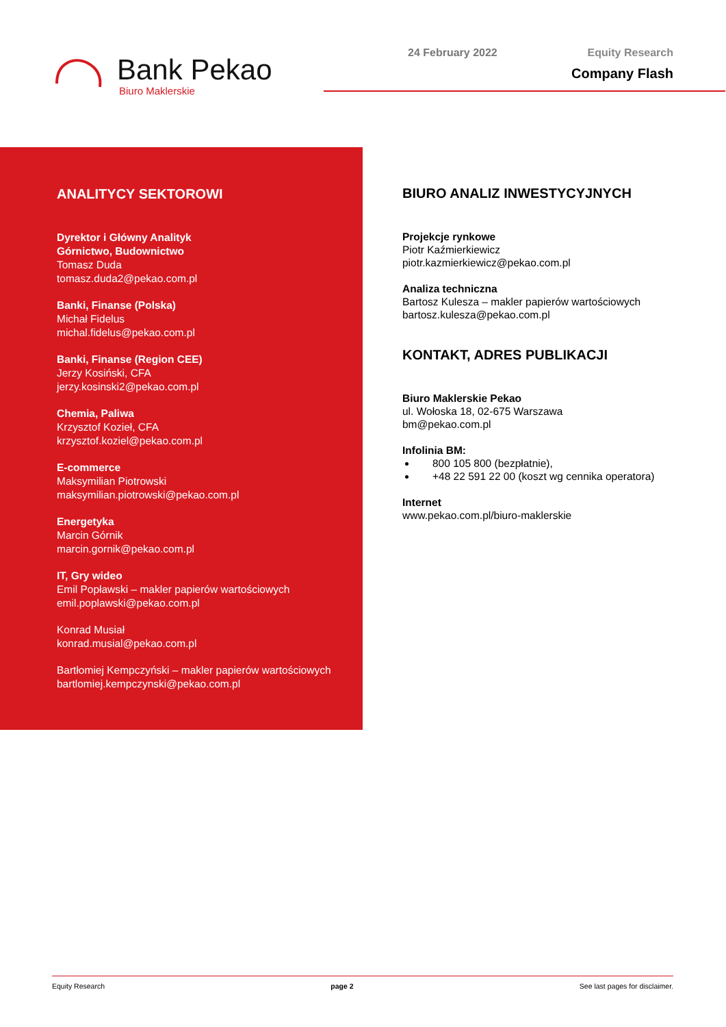Bank Pekao
Biuro Maklerskie
24 February 2022
Equity Research
Company Flash
ANALITYCY SEKTOROWI
Dyrektor i Główny Analityk
Górnictwo, Budownictwo
Tomasz Duda
tomasz.duda2@pekao.com.pl
Banki, Finanse (Polska)
Michał Fidelus
michal.fidelus@pekao.com.pl
Banki, Finanse (Region CEE)
Jerzy Kosiński, CFA
jerzy.kosinski2@pekao.com.pl
Chemia, Paliwa
Krzysztof Kozieł, CFA
krzysztof.koziel@pekao.com.pl
E-commerce
Maksymilian Piotrowski
maksymilian.piotrowski@pekao.com.pl
Energetyka
Marcin Górnik
marcin.gornik@pekao.com.pl
IT, Gry wideo
Emil Popławski – makler papierów wartościowych
emil.poplawski@pekao.com.pl
Konrad Musiał
konrad.musial@pekao.com.pl
Bartłomiej Kempczyński – makler papierów wartościowych
bartlomiej.kempczynski@pekao.com.pl
BIURO ANALIZ INWESTYCYJNYCH
Projekcje rynkowe
Piotr Kaźmierkiewicz
piotr.kazmierkiewicz@pekao.com.pl
Analiza techniczna
Bartosz Kulesza – makler papierów wartościowych
bartosz.kulesza@pekao.com.pl
KONTAKT, ADRES PUBLIKACJI
Biuro Maklerskie Pekao
ul. Wołoska 18, 02-675 Warszawa
bm@pekao.com.pl
Infolinia BM:
800 105 800 (bezpłatnie),
+48 22 591 22 00 (koszt wg cennika operatora)
Internet
www.pekao.com.pl/biuro-maklerskie
Equity Research page 2 See last pages for disclaimer.